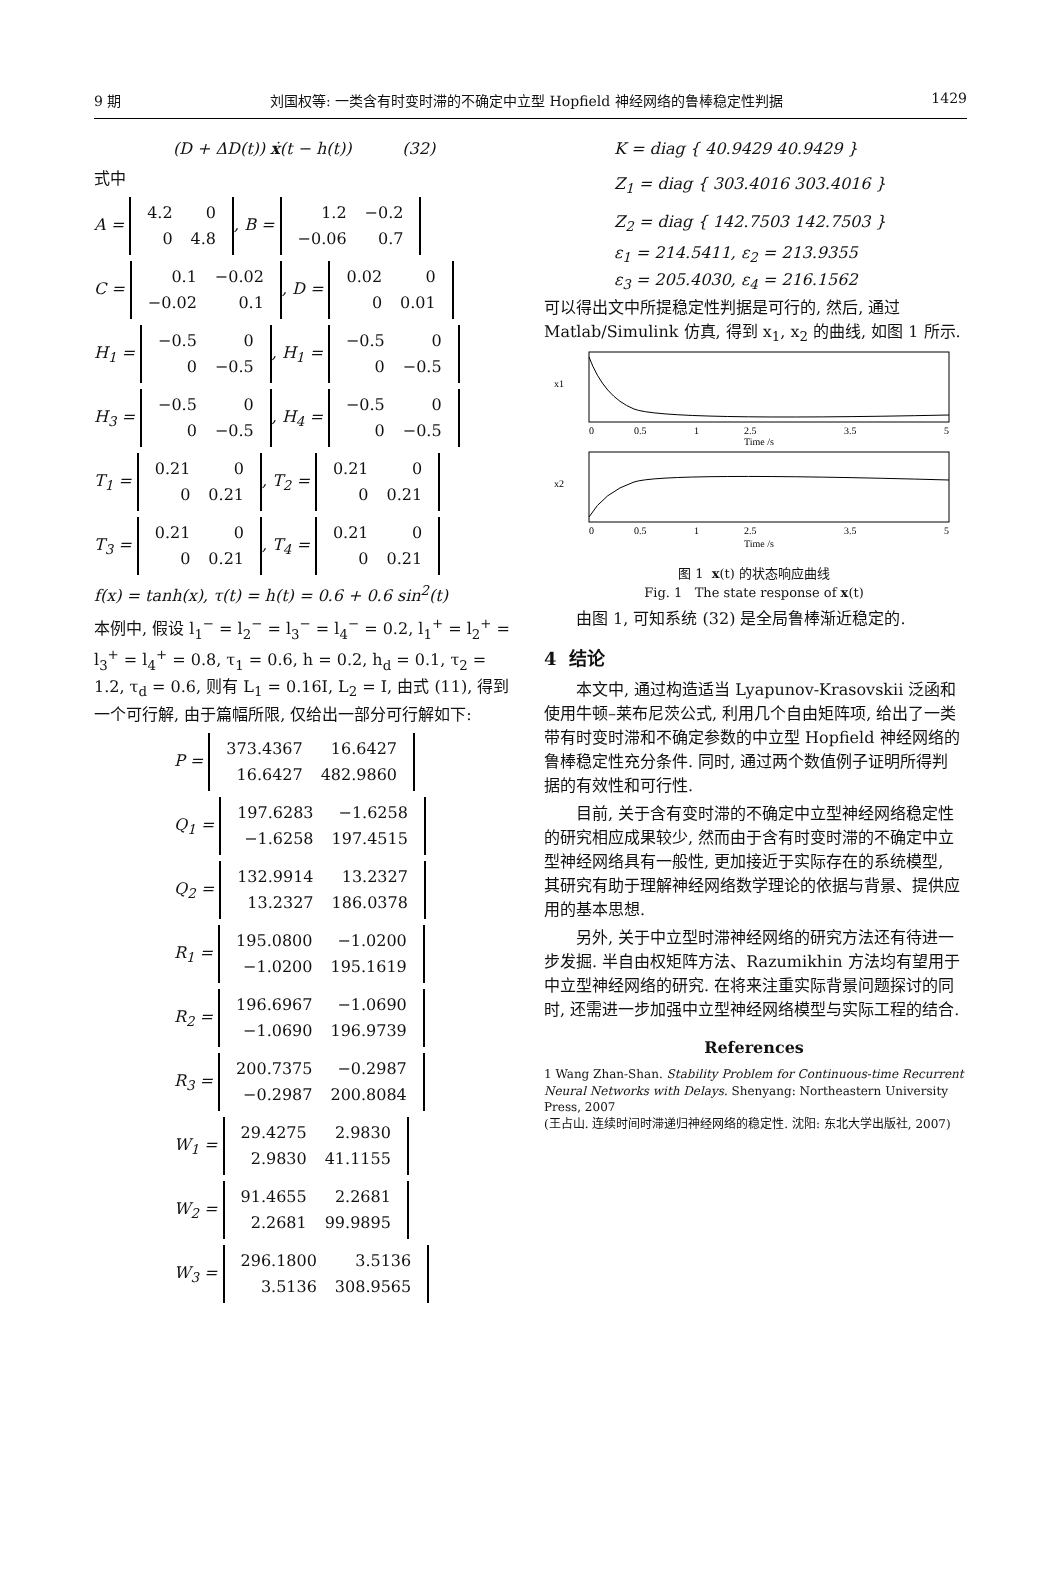9 期 刘国权等: 一类含有时变时滞的不确定中立型 Hopfield 神经网络的鲁棒稳定性判据 1429
(D + ΔD(t)) ẋ(t − h(t)) (32)
式中
A =
| 4.2 | 0 |
| 0 | 4.8 |
, B =
| 1.2 | −0.2 |
| −0.06 | 0.7 |
C =
| 0.1 | −0.02 |
| −0.02 | 0.1 |
, D =
| 0.02 | 0 |
| 0 | 0.01 |
H<sub>1</sub> =
| −0.5 | 0 |
| 0 | −0.5 |
, H<sub>1</sub> =
| −0.5 | 0 |
| 0 | −0.5 |
H<sub>3</sub> =
| −0.5 | 0 |
| 0 | −0.5 |
, H<sub>4</sub> =
| −0.5 | 0 |
| 0 | −0.5 |
T<sub>1</sub> =
| 0.21 | 0 |
| 0 | 0.21 |
, T<sub>2</sub> =
| 0.21 | 0 |
| 0 | 0.21 |
T<sub>3</sub> =
| 0.21 | 0 |
| 0 | 0.21 |
, T<sub>4</sub> =
| 0.21 | 0 |
| 0 | 0.21 |
f(x) = tanh(x), τ(t) = h(t) = 0.6 + 0.6 sin<sup>2</sup>(t)
本例中, 假设 l<sub>1</sub><sup>−</sup> = l<sub>2</sub><sup>−</sup> = l<sub>3</sub><sup>−</sup> = l<sub>4</sub><sup>−</sup> = 0.2, l<sub>1</sub><sup>+</sup> = l<sub>2</sub><sup>+</sup> = l<sub>3</sub><sup>+</sup> = l<sub>4</sub><sup>+</sup> = 0.8, τ<sub>1</sub> = 0.6, h = 0.2, h<sub>d</sub> = 0.1, τ<sub>2</sub> = 1.2, τ<sub>d</sub> = 0.6, 则有 L<sub>1</sub> = 0.16I, L<sub>2</sub> = I, 由式 (11), 得到一个可行解, 由于篇幅所限, 仅给出一部分可行解如下:
P =
| 373.4367 | 16.6427 |
| 16.6427 | 482.9860 |
Q<sub>1</sub> =
| 197.6283 | −1.6258 |
| −1.6258 | 197.4515 |
Q<sub>2</sub> =
| 132.9914 | 13.2327 |
| 13.2327 | 186.0378 |
R<sub>1</sub> =
| 195.0800 | −1.0200 |
| −1.0200 | 195.1619 |
R<sub>2</sub> =
| 196.6967 | −1.0690 |
| −1.0690 | 196.9739 |
R<sub>3</sub> =
| 200.7375 | −0.2987 |
| −0.2987 | 200.8084 |
W<sub>1</sub> =
| 29.4275 | 2.9830 |
| 2.9830 | 41.1155 |
W<sub>2</sub> =
| 91.4655 | 2.2681 |
| 2.2681 | 99.9895 |
W<sub>3</sub> =
| 296.1800 | 3.5136 |
| 3.5136 | 308.9565 |
K = diag { 40.9429 40.9429 }
Z<sub>1</sub> = diag { 303.4016 303.4016 }
Z<sub>2</sub> = diag { 142.7503 142.7503 }
ε<sub>1</sub> = 214.5411, ε<sub>2</sub> = 213.9355
ε<sub>3</sub> = 205.4030, ε<sub>4</sub> = 216.1562
可以得出文中所提稳定性判据是可行的, 然后, 通过 Matlab/Simulink 仿真, 得到 x<sub>1</sub>, x<sub>2</sub> 的曲线, 如图 1 所示.
x1
Time /s
0
0.5
1
2.5
3.5
5
x2
0
0.5
1
2.5
3.5
5
Time /s
图 1 x(t) 的状态响应曲线
Fig. 1 The state response of x(t)
由图 1, 可知系统 (32) 是全局鲁棒渐近稳定的.
4 结论
本文中, 通过构造适当 Lyapunov-Krasovskii 泛函和使用牛顿–莱布尼茨公式, 利用几个自由矩阵项, 给出了一类带有时变时滞和不确定参数的中立型 Hopfield 神经网络的鲁棒稳定性充分条件. 同时, 通过两个数值例子证明所得判据的有效性和可行性.
目前, 关于含有变时滞的不确定中立型神经网络稳定性的研究相应成果较少, 然而由于含有时变时滞的不确定中立型神经网络具有一般性, 更加接近于实际存在的系统模型, 其研究有助于理解神经网络数学理论的依据与背景、提供应用的基本思想.
另外, 关于中立型时滞神经网络的研究方法还有待进一步发掘. 半自由权矩阵方法、Razumikhin 方法均有望用于中立型神经网络的研究. 在将来注重实际背景问题探讨的同时, 还需进一步加强中立型神经网络模型与实际工程的结合.
References
1 Wang Zhan-Shan. Stability Problem for Continuous-time Recurrent Neural Networks with Delays. Shenyang: Northeastern University Press, 2007
(王占山. 连续时间时滞递归神经网络的稳定性. 沈阳: 东北大学出版社, 2007)